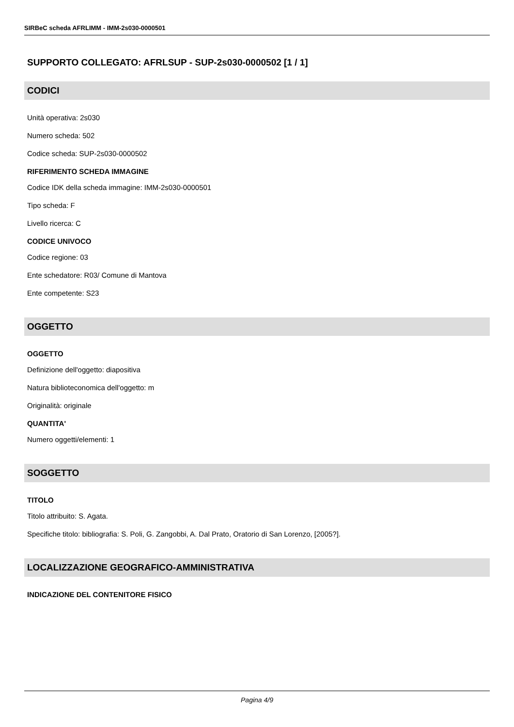SIRBeC scheda AFRLIMM - IMM-2s030-0000501
SUPPORTO COLLEGATO: AFRLSUP - SUP-2s030-0000502 [1 / 1]
CODICI
Unità operativa: 2s030
Numero scheda: 502
Codice scheda: SUP-2s030-0000502
RIFERIMENTO SCHEDA IMMAGINE
Codice IDK della scheda immagine: IMM-2s030-0000501
Tipo scheda: F
Livello ricerca: C
CODICE UNIVOCO
Codice regione: 03
Ente schedatore: R03/ Comune di Mantova
Ente competente: S23
OGGETTO
OGGETTO
Definizione dell'oggetto: diapositiva
Natura biblioteconomica dell'oggetto: m
Originalità: originale
QUANTITA'
Numero oggetti/elementi: 1
SOGGETTO
TITOLO
Titolo attribuito: S. Agata.
Specifiche titolo: bibliografia: S. Poli, G. Zangobbi, A. Dal Prato, Oratorio di San Lorenzo, [2005?].
LOCALIZZAZIONE GEOGRAFICO-AMMINISTRATIVA
INDICAZIONE DEL CONTENITORE FISICO
Pagina 4/9